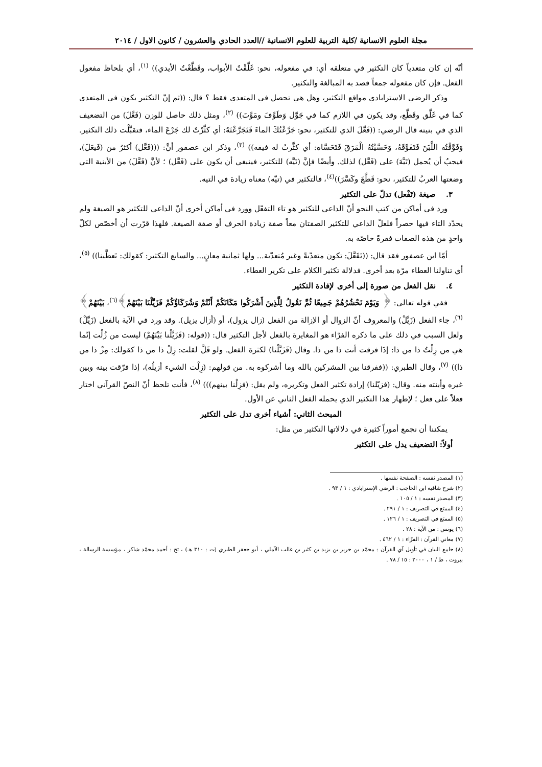مجلة العلوم الانسانية /كلية التربية للعلوم الانسانية //العدد الحادي والعشرون / كانون الاول / ٢٠١٤
أنّه إن كان متعدياً كان التكثير في متعلقه أي: في مفعوله، نحو: غَلَّقْتُ الأبواب، وقَطَّعْتُ الأيدي)) <sup>(١)</sup>، أي بلحاظ مفعول الفعل. فإن كان مفعوله جمعاً قصد به المبالغة والتكثير.
وذكر الرضي الاسترابادي مواقع التكثير، وهل هي تحصل في المتعدي فقط ؟ قال: ((ثم إنّ التكثير يكون في المتعدي كما في غَلَّق وقَطَّع، وقد يكون في اللازم كما في جَوَّل وَطَوَّفَ ومَوَّتَ)) <sup>(٢)</sup>، ومثل ذلك حاصل للوزن (فَعَّلَ) من التضعيف الذي في بنيته قال الرضي: ((فَعَّلَ الذي للتكثير، نحو: جَرَّعْتُكَ الماءَ فَتَجَرَّعْتَهُ: أي كثَّرْتُ لك جَرْعَ الماء، فتقبَّلْت ذلك التكثير. وَفَوَّقْتُه اللَّبَنَ فَتَفَوَّقَهُ، وَحَسَّيْتُهُ الْمَرَقَ فَتَحَسَّاه: أي كثَّرتُ له فيقه)) <sup>(٣)</sup>، وذكر ابن عصفور أنَّ: (((فَعَّل) أكثرُ من (فَيعَلَ)، فيجبُ أن يُحمل (تَيَّهَ) على (فَعَّل) لذلك. وأيضًا فإنَّ (تَيَّه) للتكثير، فينبغي أن يكون على (فَعَّل) ؛ لأنَّ (فَعَّلَ) من الأبنية التي وضعتها العربُ للتكثير، نحو: قَطَّعَ وكَسَّرَ))<sup>(٤)</sup>، فالتكثير في (تيّه) معناه زيادة في التيه.
٣. صيغة (تَفْعل) تدلّ على التكثير
ورد في أماكن من كتب النحو أنّ الداعي للتكثير هو تاء التفعّل وورد في أماكن أخرى أنّ الداعي للتكثير هو الصيغة ولم يحدّد التاء فيها حصراً فلعلّ الداعي للتكثير الصفتان معاً صفة زيادة الحرف أو صفة الصيغة. فلهذا قرّرت أن أخصّص لكلّ واحدٍ من هذه الصفات فقرةً خاصّة به.
أمّا ابن عصفور فقد قال: ((تَفَعَّلَ: تكون متعدّيةً وغير مُتعدّية... ولها ثمانية معانٍ... والسابع التكثير: كقولك: تَعطَّينا)) <sup>(٥)</sup>، أي تناولنا العطاء مرّة بعد أخرى. فدلالة تكثير الكلام على تكرير العطاء.
٤. نقل الفعل من صورة إلى أخرى لإفادة التكثير
ففي قوله تعالى: ﴿ وَيَوْمَ نَحْشُرُهُمْ جَمِيعًا ثُمَّ نَقُولُ لِلَّذِينَ أَشْرَكُوا مَكَانَكُمْ أَنْتُمْ وَشُرَكَاؤُكُمْ فَزَيَّلْنَا بَيْنَهُمْ﴾<sup>(٦)</sup>، بَيْنَهُمْ﴾<sup>(٦)</sup>، جاء الفعل (زَيَّلْ) والمعروف أنّ الزوال أو الإزالة من الفعل (زال يزول)، أو (أزال يزيل). وقد ورد في الآية بالفعل (زَيَّلْ) ولعل السبب في ذلك على ما ذكره الفرّاء هو المغايرة بالفعل لأجل التكثير قال: ((قوله: (فَزَيَّلْنا بَيْنَهُمْ) ليست من زُلْت إنّما هي من زِلْتُ ذا من ذا: إذَا فرقت أنت ذا من ذا. وقال (فَزَيَّلْنا) لكثرة الفعل. ولو قَلَّ لقلت: زِلْ ذا من ذا كقولك: مِزْ ذا من ذا)) <sup>(٧)</sup>، وقال الطبري: ((ففرقنا بين المشركين بالله وما أشركوه به. من قولهم: (زِلْت الشيء أزيلُه)، إذا فرّقت بينه وبين غيره وأبنته منه. وقال: (فزيّلنا) إرادة تكثير الفعل وتكريره، ولم يقل: (فزِلْنا بينهم))) <sup>(٨)</sup>، فأنت تلحظ أنّ النصّ القرآني اختار فعلاً على فعل ؛ لإظهار هذا التكثير الذي يحمله الفعل الثاني عن الأول.
المبحث الثاني: أشياء أخرى تدل على التكثير
يمكننا أن نجمع أموراً كثيرة في دلالاتها التكثير من مثل:
أولاً: التضعيف يدل على التكثير
(١) المصدر نفسه : الصفحة نفسها .
(٢) شرح شافية ابن الحاجب : الرضي الإسترابادي : ١ / ٩٣ .
(٣) المصدر نفسه : ١ / ١٠٥ .
(٤) الممتع في التصريف : ١ / ٢٩١ .
(٥) الممتع في التصريف : ١ / ١٢٦ .
(٦) يونس : من الآية : ٢٨ .
(٧) معاني القرآن : الفرّاء : ١ / ٤٦٢ .
(٨) جامع البيان في تأويل آي القرآن : محمّد بن جرير بن يزيد بن كثير بن غالب الآملي ، أبو جعفر الطبري (ت : ٣١٠ هـ) ، تح : أحمد محمّد شاكر ، مؤسسة الرسالة ، بيروت ، ط / ١ ، ٢٠٠٠ : ١٥ / ٧٨ .